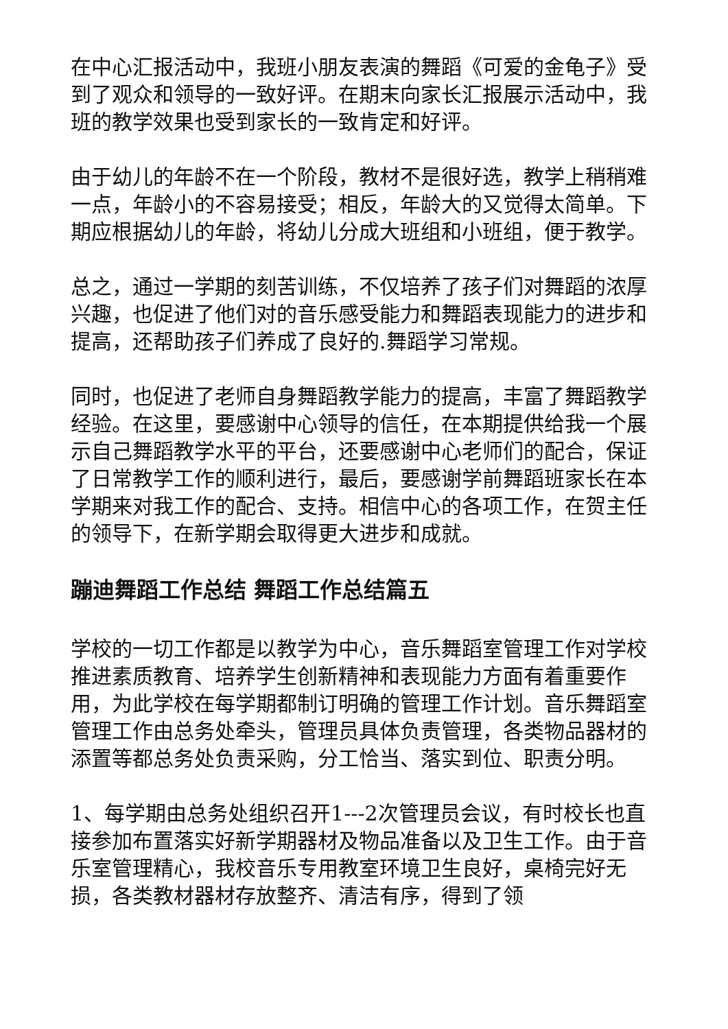在中心汇报活动中，我班小朋友表演的舞蹈《可爱的金龟子》受到了观众和领导的一致好评。在期末向家长汇报展示活动中，我班的教学效果也受到家长的一致肯定和好评。
由于幼儿的年龄不在一个阶段，教材不是很好选，教学上稍稍难一点，年龄小的不容易接受；相反，年龄大的又觉得太简单。下期应根据幼儿的年龄，将幼儿分成大班组和小班组，便于教学。
总之，通过一学期的刻苦训练，不仅培养了孩子们对舞蹈的浓厚兴趣，也促进了他们对的音乐感受能力和舞蹈表现能力的进步和提高，还帮助孩子们养成了良好的.舞蹈学习常规。
同时，也促进了老师自身舞蹈教学能力的提高，丰富了舞蹈教学经验。在这里，要感谢中心领导的信任，在本期提供给我一个展示自己舞蹈教学水平的平台，还要感谢中心老师们的配合，保证了日常教学工作的顺利进行，最后，要感谢学前舞蹈班家长在本学期来对我工作的配合、支持。相信中心的各项工作，在贺主任的领导下，在新学期会取得更大进步和成就。
蹦迪舞蹈工作总结 舞蹈工作总结篇五
学校的一切工作都是以教学为中心，音乐舞蹈室管理工作对学校推进素质教育、培养学生创新精神和表现能力方面有着重要作用，为此学校在每学期都制订明确的管理工作计划。音乐舞蹈室管理工作由总务处牵头，管理员具体负责管理，各类物品器材的添置等都总务处负责采购，分工恰当、落实到位、职责分明。
1、每学期由总务处组织召开1---2次管理员会议，有时校长也直接参加布置落实好新学期器材及物品准备以及卫生工作。由于音乐室管理精心，我校音乐专用教室环境卫生良好，桌椅完好无损，各类教材器材存放整齐、清洁有序，得到了领